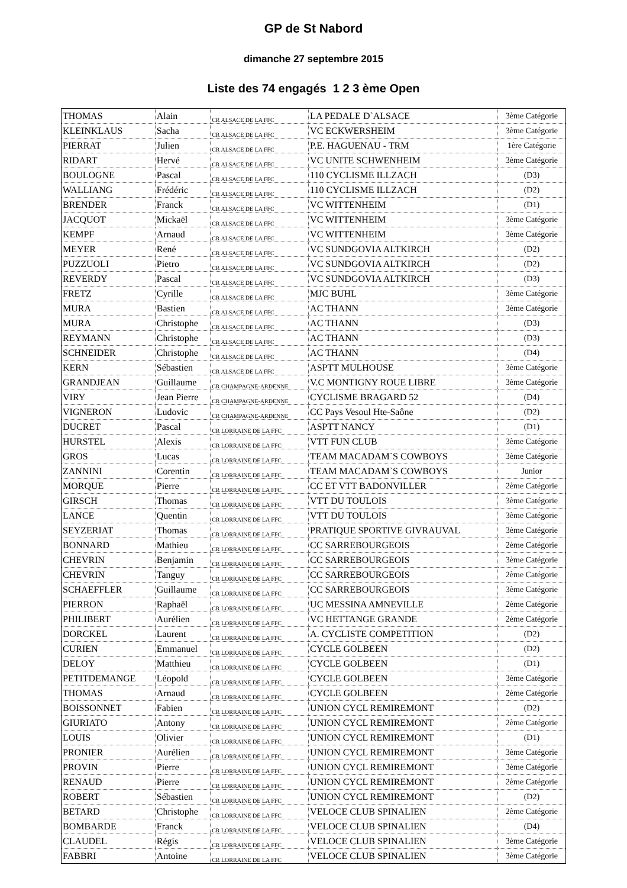GP de St Nabord
dimanche 27 septembre 2015
Liste des 74 engagés 1 2 3 ème Open
| THOMAS | Alain | CR ALSACE DE LA FFC | LA PEDALE D`ALSACE | 3ème Catégorie |
| KLEINKLAUS | Sacha | CR ALSACE DE LA FFC | VC ECKWERSHEIM | 3ème Catégorie |
| PIERRAT | Julien | CR ALSACE DE LA FFC | P.E. HAGUENAU - TRM | 1ère Catégorie |
| RIDART | Hervé | CR ALSACE DE LA FFC | VC UNITE SCHWENHEIM | 3ème Catégorie |
| BOULOGNE | Pascal | CR ALSACE DE LA FFC | 110 CYCLISME ILLZACH | (D3) |
| WALLIANG | Frédéric | CR ALSACE DE LA FFC | 110 CYCLISME ILLZACH | (D2) |
| BRENDER | Franck | CR ALSACE DE LA FFC | VC WITTENHEIM | (D1) |
| JACQUOT | Mickaël | CR ALSACE DE LA FFC | VC WITTENHEIM | 3ème Catégorie |
| KEMPF | Arnaud | CR ALSACE DE LA FFC | VC WITTENHEIM | 3ème Catégorie |
| MEYER | René | CR ALSACE DE LA FFC | VC SUNDGOVIA ALTKIRCH | (D2) |
| PUZZUOLI | Pietro | CR ALSACE DE LA FFC | VC SUNDGOVIA ALTKIRCH | (D2) |
| REVERDY | Pascal | CR ALSACE DE LA FFC | VC SUNDGOVIA ALTKIRCH | (D3) |
| FRETZ | Cyrille | CR ALSACE DE LA FFC | MJC BUHL | 3ème Catégorie |
| MURA | Bastien | CR ALSACE DE LA FFC | AC THANN | 3ème Catégorie |
| MURA | Christophe | CR ALSACE DE LA FFC | AC THANN | (D3) |
| REYMANN | Christophe | CR ALSACE DE LA FFC | AC THANN | (D3) |
| SCHNEIDER | Christophe | CR ALSACE DE LA FFC | AC THANN | (D4) |
| KERN | Sébastien | CR ALSACE DE LA FFC | ASPTT MULHOUSE | 3ème Catégorie |
| GRANDJEAN | Guillaume | CR CHAMPAGNE-ARDENNE | V.C MONTIGNY ROUE LIBRE | 3ème Catégorie |
| VIRY | Jean Pierre | CR CHAMPAGNE-ARDENNE | CYCLISME BRAGARD 52 | (D4) |
| VIGNERON | Ludovic | CR CHAMPAGNE-ARDENNE | CC Pays Vesoul Hte-Saône | (D2) |
| DUCRET | Pascal | CR LORRAINE DE LA FFC | ASPTT NANCY | (D1) |
| HURSTEL | Alexis | CR LORRAINE DE LA FFC | VTT FUN CLUB | 3ème Catégorie |
| GROS | Lucas | CR LORRAINE DE LA FFC | TEAM MACADAM`S COWBOYS | 3ème Catégorie |
| ZANNINI | Corentin | CR LORRAINE DE LA FFC | TEAM MACADAM`S COWBOYS | Junior |
| MORQUE | Pierre | CR LORRAINE DE LA FFC | CC ET VTT BADONVILLER | 2ème Catégorie |
| GIRSCH | Thomas | CR LORRAINE DE LA FFC | VTT DU TOULOIS | 3ème Catégorie |
| LANCE | Quentin | CR LORRAINE DE LA FFC | VTT DU TOULOIS | 3ème Catégorie |
| SEYZERIAT | Thomas | CR LORRAINE DE LA FFC | PRATIQUE SPORTIVE GIVRAUVAL | 3ème Catégorie |
| BONNARD | Mathieu | CR LORRAINE DE LA FFC | CC SARREBOURGEOIS | 2ème Catégorie |
| CHEVRIN | Benjamin | CR LORRAINE DE LA FFC | CC SARREBOURGEOIS | 3ème Catégorie |
| CHEVRIN | Tanguy | CR LORRAINE DE LA FFC | CC SARREBOURGEOIS | 2ème Catégorie |
| SCHAEFFLER | Guillaume | CR LORRAINE DE LA FFC | CC SARREBOURGEOIS | 3ème Catégorie |
| PIERRON | Raphaël | CR LORRAINE DE LA FFC | UC MESSINA AMNEVILLE | 2ème Catégorie |
| PHILIBERT | Aurélien | CR LORRAINE DE LA FFC | VC HETTANGE GRANDE | 2ème Catégorie |
| DORCKEL | Laurent | CR LORRAINE DE LA FFC | A. CYCLISTE COMPETITION | (D2) |
| CURIEN | Emmanuel | CR LORRAINE DE LA FFC | CYCLE GOLBEEN | (D2) |
| DELOY | Matthieu | CR LORRAINE DE LA FFC | CYCLE GOLBEEN | (D1) |
| PETITDEMANGE | Léopold | CR LORRAINE DE LA FFC | CYCLE GOLBEEN | 3ème Catégorie |
| THOMAS | Arnaud | CR LORRAINE DE LA FFC | CYCLE GOLBEEN | 2ème Catégorie |
| BOISSONNET | Fabien | CR LORRAINE DE LA FFC | UNION CYCL REMIREMONT | (D2) |
| GIURIATO | Antony | CR LORRAINE DE LA FFC | UNION CYCL REMIREMONT | 2ème Catégorie |
| LOUIS | Olivier | CR LORRAINE DE LA FFC | UNION CYCL REMIREMONT | (D1) |
| PRONIER | Aurélien | CR LORRAINE DE LA FFC | UNION CYCL REMIREMONT | 3ème Catégorie |
| PROVIN | Pierre | CR LORRAINE DE LA FFC | UNION CYCL REMIREMONT | 3ème Catégorie |
| RENAUD | Pierre | CR LORRAINE DE LA FFC | UNION CYCL REMIREMONT | 2ème Catégorie |
| ROBERT | Sébastien | CR LORRAINE DE LA FFC | UNION CYCL REMIREMONT | (D2) |
| BETARD | Christophe | CR LORRAINE DE LA FFC | VELOCE CLUB SPINALIEN | 2ème Catégorie |
| BOMBARDE | Franck | CR LORRAINE DE LA FFC | VELOCE CLUB SPINALIEN | (D4) |
| CLAUDEL | Régis | CR LORRAINE DE LA FFC | VELOCE CLUB SPINALIEN | 3ème Catégorie |
| FABBRI | Antoine | CR LORRAINE DE LA FFC | VELOCE CLUB SPINALIEN | 3ème Catégorie |